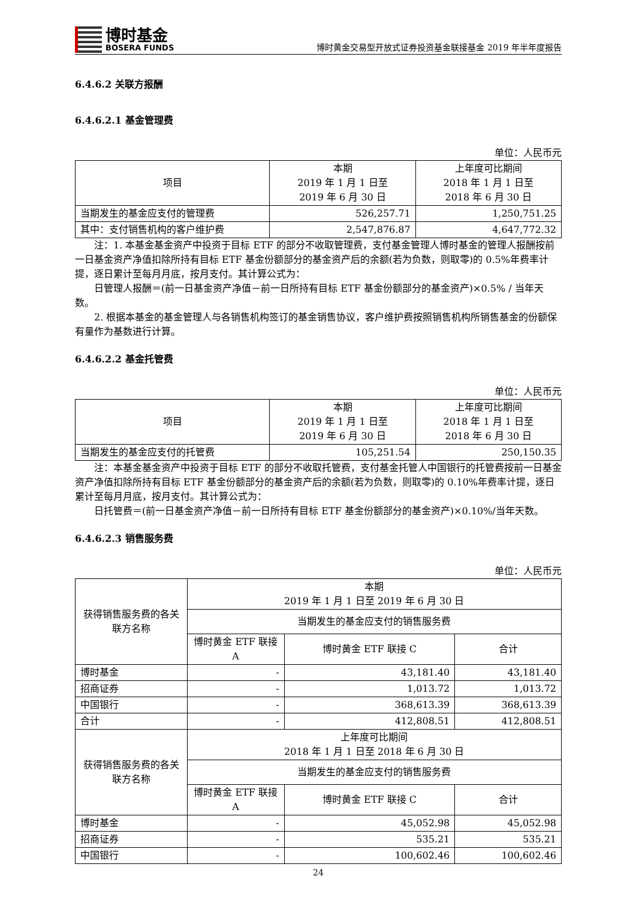博时基金
BOSERA FUNDS
博时黄金交易型开放式证券投资基金联接基金 2019 年半年度报告
6.4.6.2 关联方报酬
6.4.6.2.1 基金管理费
单位：人民币元
| 项目 | 本期 2019 年 1 月 1 日至 2019 年 6 月 30 日 | 上年度可比期间 2018 年 1 月 1 日至 2018 年 6 月 30 日 |
| --- | --- | --- |
| 当期发生的基金应支付的管理费 | 526,257.71 | 1,250,751.25 |
| 其中：支付销售机构的客户维护费 | 2,547,876.87 | 4,647,772.32 |
注：1. 本基金基金资产中投资于目标 ETF 的部分不收取管理费，支付基金管理人博时基金的管理人报酬按前一日基金资产净值扣除所持有目标 ETF 基金份额部分的基金资产后的余额(若为负数，则取零)的 0.5%年费率计提，逐日累计至每月月底，按月支付。其计算公式为：
日管理人报酬＝(前一日基金资产净值－前一日所持有目标 ETF 基金份额部分的基金资产)×0.5% / 当年天数。
2. 根据本基金的基金管理人与各销售机构签订的基金销售协议，客户维护费按照销售机构所销售基金的份额保有量作为基数进行计算。
6.4.6.2.2 基金托管费
单位：人民币元
| 项目 | 本期 2019 年 1 月 1 日至 2019 年 6 月 30 日 | 上年度可比期间 2018 年 1 月 1 日至 2018 年 6 月 30 日 |
| --- | --- | --- |
| 当期发生的基金应支付的托管费 | 105,251.54 | 250,150.35 |
注：本基金基金资产中投资于目标 ETF 的部分不收取托管费，支付基金托管人中国银行的托管费按前一日基金资产净值扣除所持有目标 ETF 基金份额部分的基金资产后的余额(若为负数，则取零)的 0.10%年费率计提，逐日累计至每月月底，按月支付。其计算公式为：
日托管费＝(前一日基金资产净值－前一日所持有目标 ETF 基金份额部分的基金资产)×0.10%/当年天数。
6.4.6.2.3 销售服务费
单位：人民币元
| 获得销售服务费的各关联方名称 | 本期 2019 年 1 月 1 日至 2019 年 6 月 30 日 | | |
| --- | --- | --- | --- |
| | 当期发生的基金应支付的销售服务费 | | |
| | 博时黄金 ETF 联接 A | 博时黄金 ETF 联接 C | 合计 |
| 博时基金 | - | 43,181.40 | 43,181.40 |
| 招商证券 | - | 1,013.72 | 1,013.72 |
| 中国银行 | - | 368,613.39 | 368,613.39 |
| 合计 | - | 412,808.51 | 412,808.51 |
| 获得销售服务费的各关联方名称 | 上年度可比期间 2018 年 1 月 1 日至 2018 年 6 月 30 日 | | |
| | 当期发生的基金应支付的销售服务费 | | |
| | 博时黄金 ETF 联接 A | 博时黄金 ETF 联接 C | 合计 |
| 博时基金 | - | 45,052.98 | 45,052.98 |
| 招商证券 | - | 535.21 | 535.21 |
| 中国银行 | - | 100,602.46 | 100,602.46 |
24